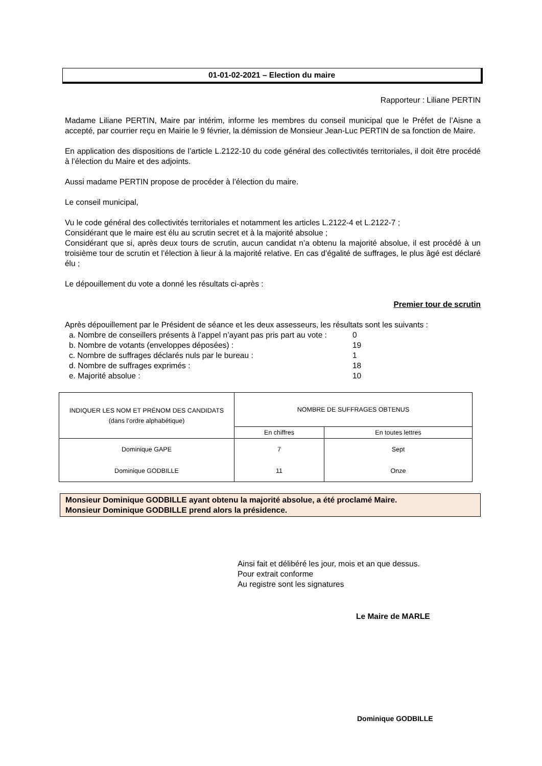01-01-02-2021 – Election du maire
Rapporteur : Liliane PERTIN
Madame Liliane PERTIN, Maire par intérim, informe les membres du conseil municipal que le Préfet de l’Aisne a accepté, par courrier reçu en Mairie le 9 février, la démission de Monsieur Jean-Luc PERTIN de sa fonction de Maire.
En application des dispositions de l’article L.2122-10 du code général des collectivités territoriales, il doit être procédé à l’élection du Maire et des adjoints.
Aussi madame PERTIN propose de procéder à l’élection du maire.
Le conseil municipal,
Vu le code général des collectivités territoriales et notamment les articles L.2122-4 et L.2122-7 ;
Considérant que le maire est élu au scrutin secret et à la majorité absolue ;
Considérant que si, après deux tours de scrutin, aucun candidat n’a obtenu la majorité absolue, il est procédé à un troisième tour de scrutin et l’élection à lieur à la majorité relative. En cas d’égalité de suffrages, le plus âgé est déclaré élu ;
Le dépouillement du vote a donné les résultats ci-après :
Premier tour de scrutin
Après dépouillement par le Président de séance et les deux assesseurs, les résultats sont les suivants :
| a. Nombre de conseillers présents à l’appel n’ayant pas pris part au vote : | 0 |
| b. Nombre de votants (enveloppes déposées) : | 19 |
| c. Nombre de suffrages déclarés nuls par le bureau : | 1 |
| d. Nombre de suffrages exprimés : | 18 |
| e. Majorité absolue : | 10 |
| INDIQUER LES NOM ET PRÉNOM DES CANDIDATS (dans l’ordre alphabétique) | NOMBRE DE SUFFRAGES OBTENUS | |
| --- | --- | --- |
| | En chiffres | En toutes lettres |
| Dominique GAPE | 7 | Sept |
| Dominique GODBILLE | 11 | Onze |
Monsieur Dominique GODBILLE ayant obtenu la majorité absolue, a été proclamé Maire.
Monsieur Dominique GODBILLE prend alors la présidence.
Ainsi fait et délibéré les jour, mois et an que dessus.
Pour extrait conforme
Au registre sont les signatures
Le Maire de MARLE
Dominique GODBILLE